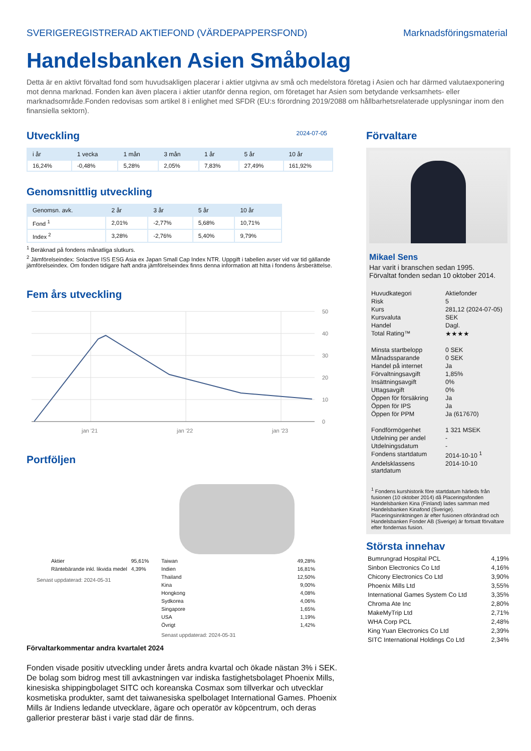SVERIGEREGISTRERAD AKTIEFOND (VÄRDEPAPPERSFOND) Marknadsföringsmaterial
Handelsbanken Asien Småbolag
Detta är en aktivt förvaltad fond som huvudsakligen placerar i aktier utgivna av små och medelstora företag i Asien och har därmed valutaexponering mot denna marknad. Fonden kan även placera i aktier utanför denna region, om företaget har Asien som betydande verksamhets- eller marknadsområde.Fonden redovisas som artikel 8 i enlighet med SFDR (EU:s förordning 2019/2088 om hållbarhetsrelaterade upplysningar inom den finansiella sektorn).
Utveckling
2024-07-05
| i år | 1 vecka | 1 mån | 3 mån | 1 år | 5 år | 10 år |
| --- | --- | --- | --- | --- | --- | --- |
| 16,24% | -0,48% | 5,28% | 2,05% | 7,83% | 27,49% | 161,92% |
Genomsnittlig utveckling
| Genomsn. avk. | 2 år | 3 år | 5 år | 10 år |
| --- | --- | --- | --- | --- |
| Fond <sup>1</sup> | 2,01% | -2,77% | 5,68% | 10,71% |
| Index <sup>2</sup> | 3,28% | -2,76% | 5,40% | 9,79% |
<sup>1</sup> Beräknad på fondens månatliga slutkurs.
<sup>2</sup> Jämförelseindex: Solactive ISS ESG Asia ex Japan Small Cap Index NTR. Uppgift i tabellen avser vid var tid gällande jämförelseindex. Om fonden tidigare haft andra jämförelseindex finns denna information att hitta i fondens årsberättelse.
Fem års utveckling
50
40
30
20
10
0
jan '21
jan '22
jan '23
Portföljen
| Aktier | 95,61% |
| Räntebärande inkl. likvida medel | 4,39% |
Senast uppdaterad: 2024-05-31
| Taiwan | 49,28% |
| Indien | 16,81% |
| Thailand | 12,50% |
| Kina | 9,00% |
| Hongkong | 4,08% |
| Sydkorea | 4,06% |
| Singapore | 1,65% |
| USA | 1,19% |
| Övrigt | 1,42% |
Senast uppdaterad: 2024-05-31
Förvaltarkommentar andra kvartalet 2024
Fonden visade positiv utveckling under årets andra kvartal och ökade nästan 3% i SEK. De bolag som bidrog mest till avkastningen var indiska fastighetsbolaget Phoenix Mills, kinesiska shippingbolaget SITC och koreanska Cosmax som tillverkar och utvecklar kosmetiska produkter, samt det taiwanesiska spelbolaget International Games. Phoenix Mills är Indiens ledande utvecklare, ägare och operatör av köpcentrum, och deras gallerior presterar bäst i varje stad där de finns.
Förvaltare
Mikael Sens
Har varit i branschen sedan 1995.
Förvaltat fonden sedan 10 oktober 2014.
| Huvudkategori | Aktiefonder |
| Risk | 5 |
| Kurs | 281,12 (2024-07-05) |
| Kursvaluta | SEK |
| Handel | Dagl. |
| Total Rating™ | ★★★★ |
| Minsta startbelopp | 0 SEK |
| Månadssparande | 0 SEK |
| Handel på internet | Ja |
| Förvaltningsavgift | 1,85% |
| Insättningsavgift | 0% |
| Uttagsavgift | 0% |
| Öppen för försäkring | Ja |
| Öppen för IPS | Ja |
| Öppen för PPM | Ja (617670) |
| Fondförmögenhet | 1 321 MSEK |
| Utdelning per andel | - |
| Utdelningsdatum | - |
| Fondens startdatum | 2014-10-10 <sup>1</sup> |
| Andelsklassens startdatum | 2014-10-10 |
<sup>1</sup> Fondens kurshistorik före startdatum härleds från fusionen (10 oktober 2014) då Placeringsfonden Handelsbanken Kina (Finland) lades samman med Handelsbanken Kinafond (Sverige). Placeringsinriktningen är efter fusionen oförändrad och Handelsbanken Fonder AB (Sverige) är fortsatt förvaltare efter fondernas fusion.
Största innehav
| Bumrungrad Hospital PCL | 4,19% |
| Sinbon Electronics Co Ltd | 4,16% |
| Chicony Electronics Co Ltd | 3,90% |
| Phoenix Mills Ltd | 3,55% |
| International Games System Co Ltd | 3,35% |
| Chroma Ate Inc | 2,80% |
| MakeMyTrip Ltd | 2,71% |
| WHA Corp PCL | 2,48% |
| King Yuan Electronics Co Ltd | 2,39% |
| SITC International Holdings Co Ltd | 2,34% |